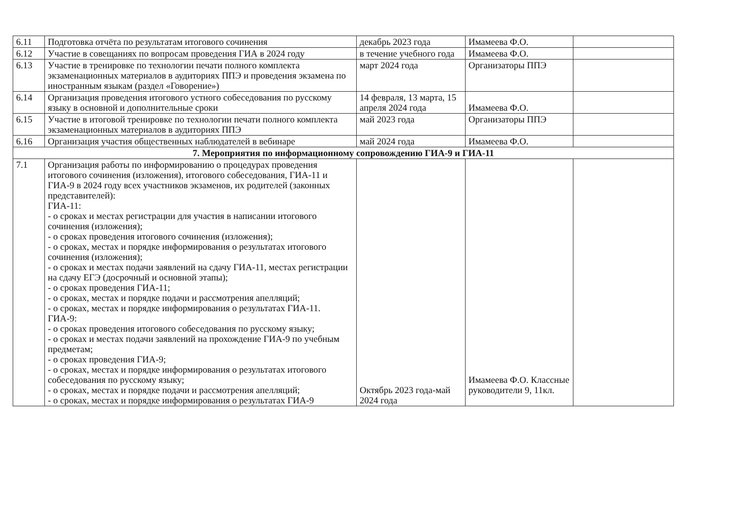| 6.11 | Подготовка отчёта по результатам итогового сочинения | декабрь 2023 года | Имамеева Ф.О. | |
| 6.12 | Участие в совещаниях по вопросам проведения ГИА в 2024 году | в течение учебного года | Имамеева Ф.О. | |
| 6.13 | Участие в тренировке по технологии печати полного комплекта экзаменационных материалов в аудиториях ППЭ и проведения экзамена по иностранным языкам (раздел «Говорение») | март 2024 года | Организаторы ППЭ | |
| 6.14 | Организация проведения итогового устного собеседования по русскому языку в основной и дополнительные сроки | 14 февраля, 13 марта, 15 апреля 2024 года | Имамеева Ф.О. | |
| 6.15 | Участие в итоговой тренировке по технологии печати полного комплекта экзаменационных материалов в аудиториях ППЭ | май 2023 года | Организаторы ППЭ | |
| 6.16 | Организация участия общественных наблюдателей в вебинаре | май 2024 года | Имамеева Ф.О. | |
| 7. Мероприятия по информационному сопровождению ГИА-9 и ГИА-11 | | | | |
| 7.1 | Организация работы по информированию о процедурах проведения итогового сочинения (изложения), итогового собеседования, ГИА-11 и ГИА-9 в 2024 году всех участников экзаменов, их родителей (законных представителей): ГИА-11: - о сроках и местах регистрации для участия в написании итогового сочинения (изложения); - о сроках проведения итогового сочинения (изложения); - о сроках, местах и порядке информирования о результатах итогового сочинения (изложения); - о сроках и местах подачи заявлений на сдачу ГИА-11, местах регистрации на сдачу ЕГЭ (досрочный и основной этапы); - о сроках проведения ГИА-11; - о сроках, местах и порядке подачи и рассмотрения апелляций; - о сроках, местах и порядке информирования о результатах ГИА-11. ГИА-9: - о сроках проведения итогового собеседования по русскому языку; - о сроках и местах подачи заявлений на прохождение ГИА-9 по учебным предметам; - о сроках проведения ГИА-9; - о сроках, местах и порядке информирования о результатах итогового собеседования по русскому языку; - о сроках, местах и порядке подачи и рассмотрения апелляций; - о сроках, местах и порядке информирования о результатах ГИА-9 | Октябрь 2023 года-май 2024 года | Имамеева Ф.О. Классные руководители 9, 11кл. | |